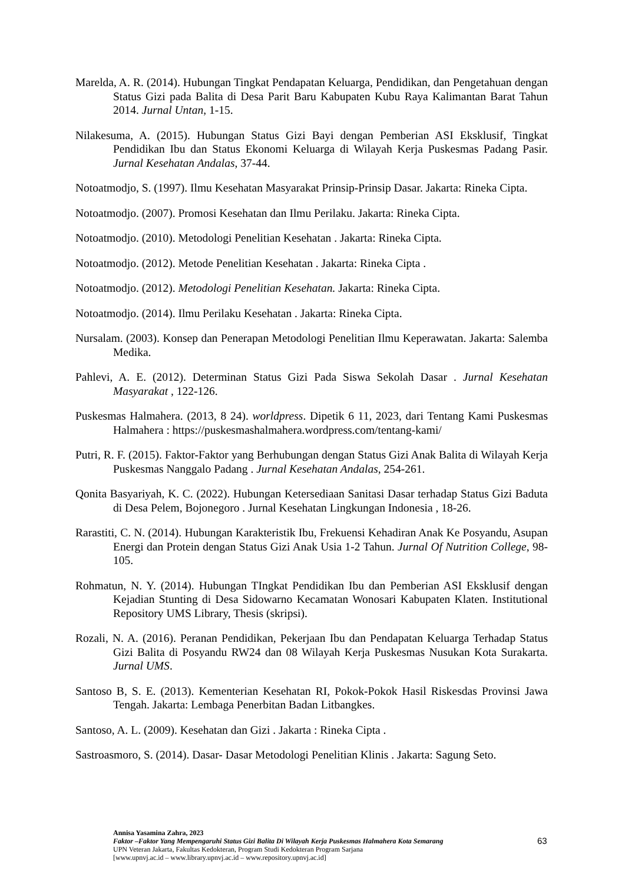Marelda, A. R. (2014). Hubungan Tingkat Pendapatan Keluarga, Pendidikan, dan Pengetahuan dengan Status Gizi pada Balita di Desa Parit Baru Kabupaten Kubu Raya Kalimantan Barat Tahun 2014. Jurnal Untan, 1-15.
Nilakesuma, A. (2015). Hubungan Status Gizi Bayi dengan Pemberian ASI Eksklusif, Tingkat Pendidikan Ibu dan Status Ekonomi Keluarga di Wilayah Kerja Puskesmas Padang Pasir. Jurnal Kesehatan Andalas, 37-44.
Notoatmodjo, S. (1997). Ilmu Kesehatan Masyarakat Prinsip-Prinsip Dasar. Jakarta: Rineka Cipta.
Notoatmodjo. (2007). Promosi Kesehatan dan Ilmu Perilaku. Jakarta: Rineka Cipta.
Notoatmodjo. (2010). Metodologi Penelitian Kesehatan . Jakarta: Rineka Cipta.
Notoatmodjo. (2012). Metode Penelitian Kesehatan . Jakarta: Rineka Cipta .
Notoatmodjo. (2012). Metodologi Penelitian Kesehatan. Jakarta: Rineka Cipta.
Notoatmodjo. (2014). Ilmu Perilaku Kesehatan . Jakarta: Rineka Cipta.
Nursalam. (2003). Konsep dan Penerapan Metodologi Penelitian Ilmu Keperawatan. Jakarta: Salemba Medika.
Pahlevi, A. E. (2012). Determinan Status Gizi Pada Siswa Sekolah Dasar . Jurnal Kesehatan Masyarakat , 122-126.
Puskesmas Halmahera. (2013, 8 24). worldpress. Dipetik 6 11, 2023, dari Tentang Kami Puskesmas Halmahera : https://puskesmashalmahera.wordpress.com/tentang-kami/
Putri, R. F. (2015). Faktor-Faktor yang Berhubungan dengan Status Gizi Anak Balita di Wilayah Kerja Puskesmas Nanggalo Padang . Jurnal Kesehatan Andalas, 254-261.
Qonita Basyariyah, K. C. (2022). Hubungan Ketersediaan Sanitasi Dasar terhadap Status Gizi Baduta di Desa Pelem, Bojonegoro . Jurnal Kesehatan Lingkungan Indonesia , 18-26.
Rarastiti, C. N. (2014). Hubungan Karakteristik Ibu, Frekuensi Kehadiran Anak Ke Posyandu, Asupan Energi dan Protein dengan Status Gizi Anak Usia 1-2 Tahun. Jurnal Of Nutrition College, 98-105.
Rohmatun, N. Y. (2014). Hubungan TIngkat Pendidikan Ibu dan Pemberian ASI Eksklusif dengan Kejadian Stunting di Desa Sidowarno Kecamatan Wonosari Kabupaten Klaten. Institutional Repository UMS Library, Thesis (skripsi).
Rozali, N. A. (2016). Peranan Pendidikan, Pekerjaan Ibu dan Pendapatan Keluarga Terhadap Status Gizi Balita di Posyandu RW24 dan 08 Wilayah Kerja Puskesmas Nusukan Kota Surakarta. Jurnal UMS.
Santoso B, S. E. (2013). Kementerian Kesehatan RI, Pokok-Pokok Hasil Riskesdas Provinsi Jawa Tengah. Jakarta: Lembaga Penerbitan Badan Litbangkes.
Santoso, A. L. (2009). Kesehatan dan Gizi . Jakarta : Rineka Cipta .
Sastroasmoro, S. (2014). Dasar- Dasar Metodologi Penelitian Klinis . Jakarta: Sagung Seto.
Annisa Yasamina Zahra, 2023
Faktor –Faktor Yang Mempengaruhi Status Gizi Balita Di Wilayah Kerja Puskesmas Halmahera Kota Semarang
UPN Veteran Jakarta, Fakultas Kedokteran, Program Studi Kedokteran Program Sarjana
[www.upnvj.ac.id – www.library.upnvj.ac.id – www.repository.upnvj.ac.id]
63